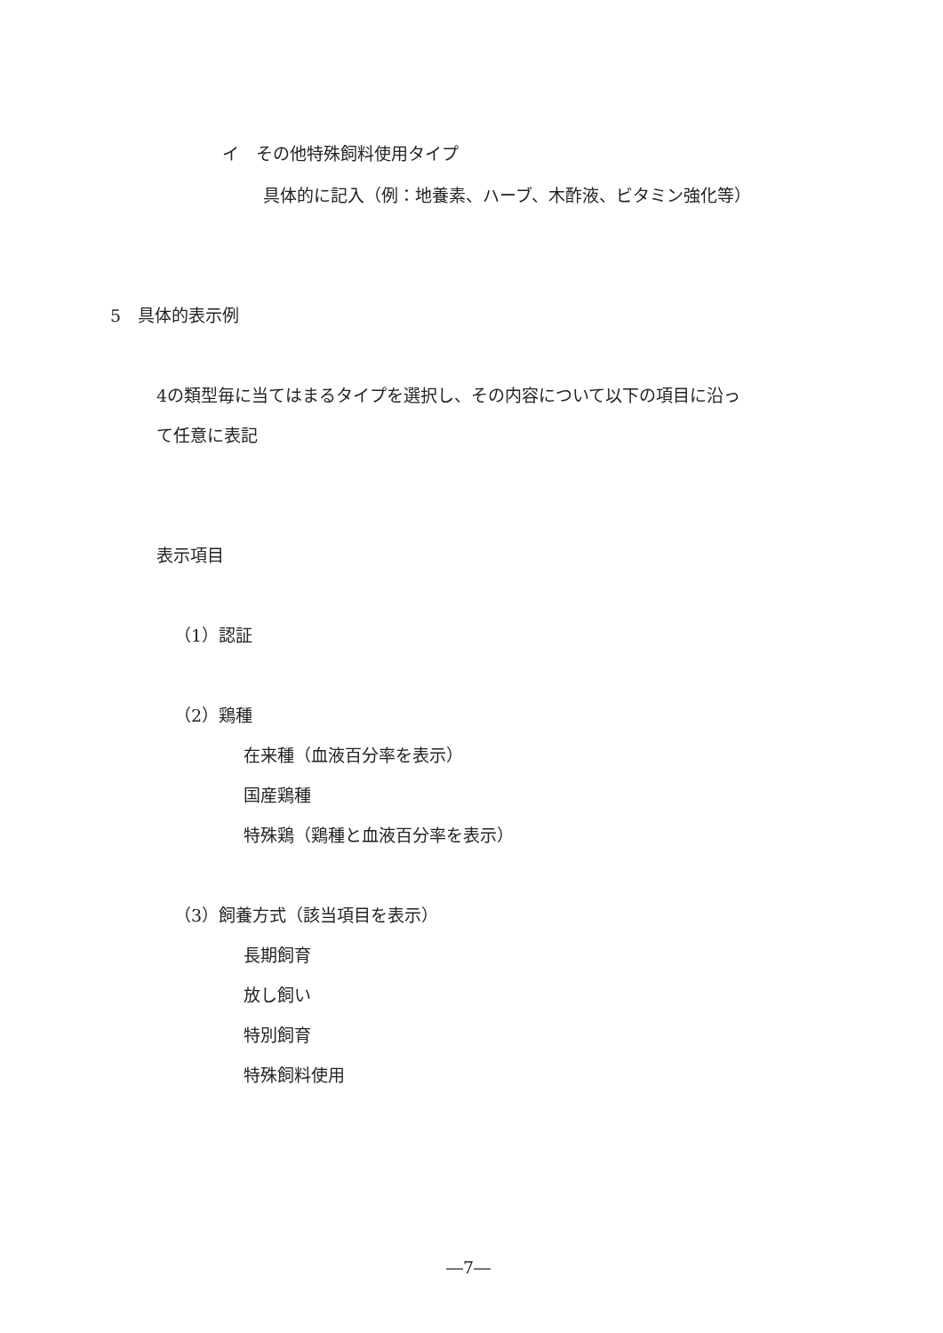イ　その他特殊飼料使用タイプ
具体的に記入（例：地養素、ハーブ、木酢液、ビタミン強化等）
5　具体的表示例
4の類型毎に当てはまるタイプを選択し、その内容について以下の項目に沿っ
て任意に表記
表示項目
（1）認証
（2）鶏種
在来種（血液百分率を表示）
国産鶏種
特殊鶏（鶏種と血液百分率を表示）
（3）飼養方式（該当項目を表示）
長期飼育
放し飼い
特別飼育
特殊飼料使用
―7―